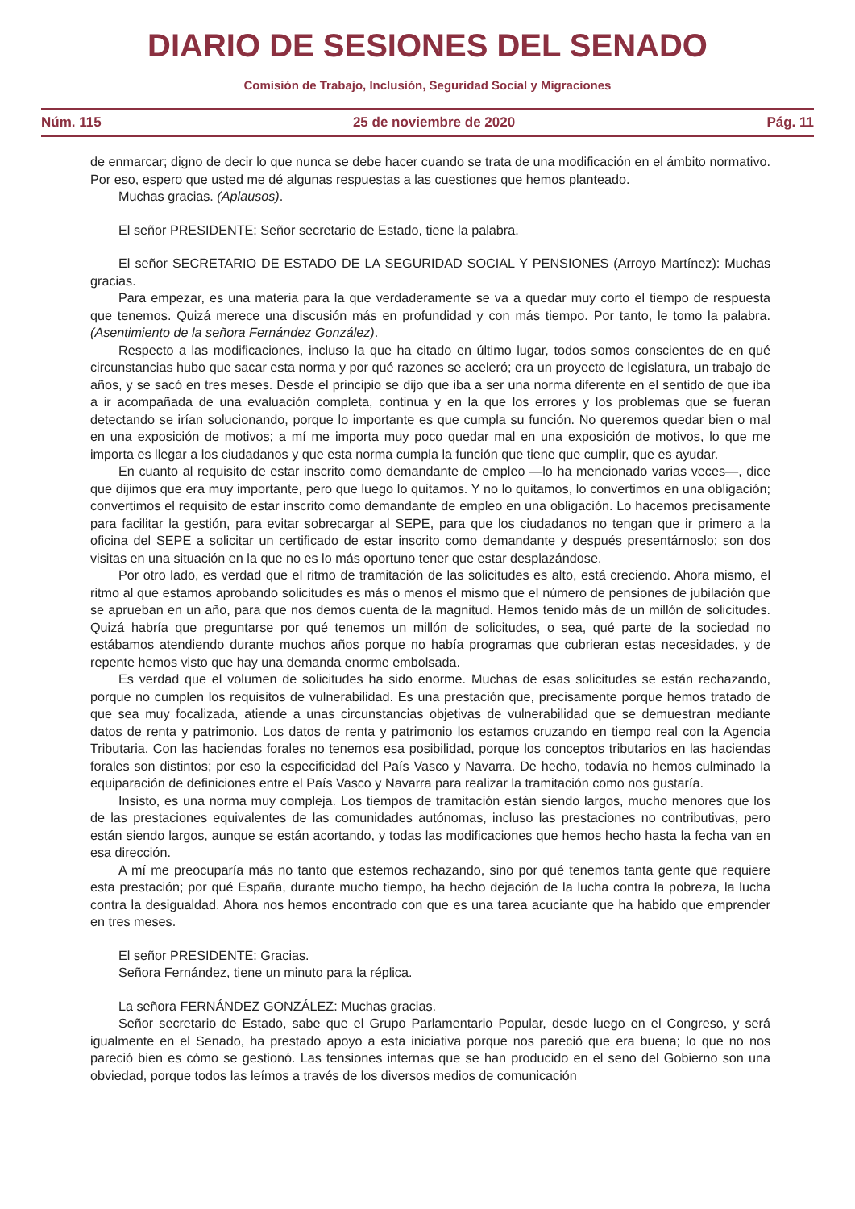DIARIO DE SESIONES DEL SENADO
Comisión de Trabajo, Inclusión, Seguridad Social y Migraciones
Núm. 115 25 de noviembre de 2020 Pág. 11
de enmarcar; digno de decir lo que nunca se debe hacer cuando se trata de una modificación en el ámbito normativo. Por eso, espero que usted me dé algunas respuestas a las cuestiones que hemos planteado.
Muchas gracias. (Aplausos).
El señor PRESIDENTE: Señor secretario de Estado, tiene la palabra.
El señor SECRETARIO DE ESTADO DE LA SEGURIDAD SOCIAL Y PENSIONES (Arroyo Martínez): Muchas gracias.
Para empezar, es una materia para la que verdaderamente se va a quedar muy corto el tiempo de respuesta que tenemos. Quizá merece una discusión más en profundidad y con más tiempo. Por tanto, le tomo la palabra. (Asentimiento de la señora Fernández González).
Respecto a las modificaciones, incluso la que ha citado en último lugar, todos somos conscientes de en qué circunstancias hubo que sacar esta norma y por qué razones se aceleró; era un proyecto de legislatura, un trabajo de años, y se sacó en tres meses. Desde el principio se dijo que iba a ser una norma diferente en el sentido de que iba a ir acompañada de una evaluación completa, continua y en la que los errores y los problemas que se fueran detectando se irían solucionando, porque lo importante es que cumpla su función. No queremos quedar bien o mal en una exposición de motivos; a mí me importa muy poco quedar mal en una exposición de motivos, lo que me importa es llegar a los ciudadanos y que esta norma cumpla la función que tiene que cumplir, que es ayudar.
En cuanto al requisito de estar inscrito como demandante de empleo —lo ha mencionado varias veces—, dice que dijimos que era muy importante, pero que luego lo quitamos. Y no lo quitamos, lo convertimos en una obligación; convertimos el requisito de estar inscrito como demandante de empleo en una obligación. Lo hacemos precisamente para facilitar la gestión, para evitar sobrecargar al SEPE, para que los ciudadanos no tengan que ir primero a la oficina del SEPE a solicitar un certificado de estar inscrito como demandante y después presentárnoslo; son dos visitas en una situación en la que no es lo más oportuno tener que estar desplazándose.
Por otro lado, es verdad que el ritmo de tramitación de las solicitudes es alto, está creciendo. Ahora mismo, el ritmo al que estamos aprobando solicitudes es más o menos el mismo que el número de pensiones de jubilación que se aprueban en un año, para que nos demos cuenta de la magnitud. Hemos tenido más de un millón de solicitudes. Quizá habría que preguntarse por qué tenemos un millón de solicitudes, o sea, qué parte de la sociedad no estábamos atendiendo durante muchos años porque no había programas que cubrieran estas necesidades, y de repente hemos visto que hay una demanda enorme embolsada.
Es verdad que el volumen de solicitudes ha sido enorme. Muchas de esas solicitudes se están rechazando, porque no cumplen los requisitos de vulnerabilidad. Es una prestación que, precisamente porque hemos tratado de que sea muy focalizada, atiende a unas circunstancias objetivas de vulnerabilidad que se demuestran mediante datos de renta y patrimonio. Los datos de renta y patrimonio los estamos cruzando en tiempo real con la Agencia Tributaria. Con las haciendas forales no tenemos esa posibilidad, porque los conceptos tributarios en las haciendas forales son distintos; por eso la especificidad del País Vasco y Navarra. De hecho, todavía no hemos culminado la equiparación de definiciones entre el País Vasco y Navarra para realizar la tramitación como nos gustaría.
Insisto, es una norma muy compleja. Los tiempos de tramitación están siendo largos, mucho menores que los de las prestaciones equivalentes de las comunidades autónomas, incluso las prestaciones no contributivas, pero están siendo largos, aunque se están acortando, y todas las modificaciones que hemos hecho hasta la fecha van en esa dirección.
A mí me preocuparía más no tanto que estemos rechazando, sino por qué tenemos tanta gente que requiere esta prestación; por qué España, durante mucho tiempo, ha hecho dejación de la lucha contra la pobreza, la lucha contra la desigualdad. Ahora nos hemos encontrado con que es una tarea acuciante que ha habido que emprender en tres meses.
El señor PRESIDENTE: Gracias.
Señora Fernández, tiene un minuto para la réplica.
La señora FERNÁNDEZ GONZÁLEZ: Muchas gracias.
Señor secretario de Estado, sabe que el Grupo Parlamentario Popular, desde luego en el Congreso, y será igualmente en el Senado, ha prestado apoyo a esta iniciativa porque nos pareció que era buena; lo que no nos pareció bien es cómo se gestionó. Las tensiones internas que se han producido en el seno del Gobierno son una obviedad, porque todos las leímos a través de los diversos medios de comunicación